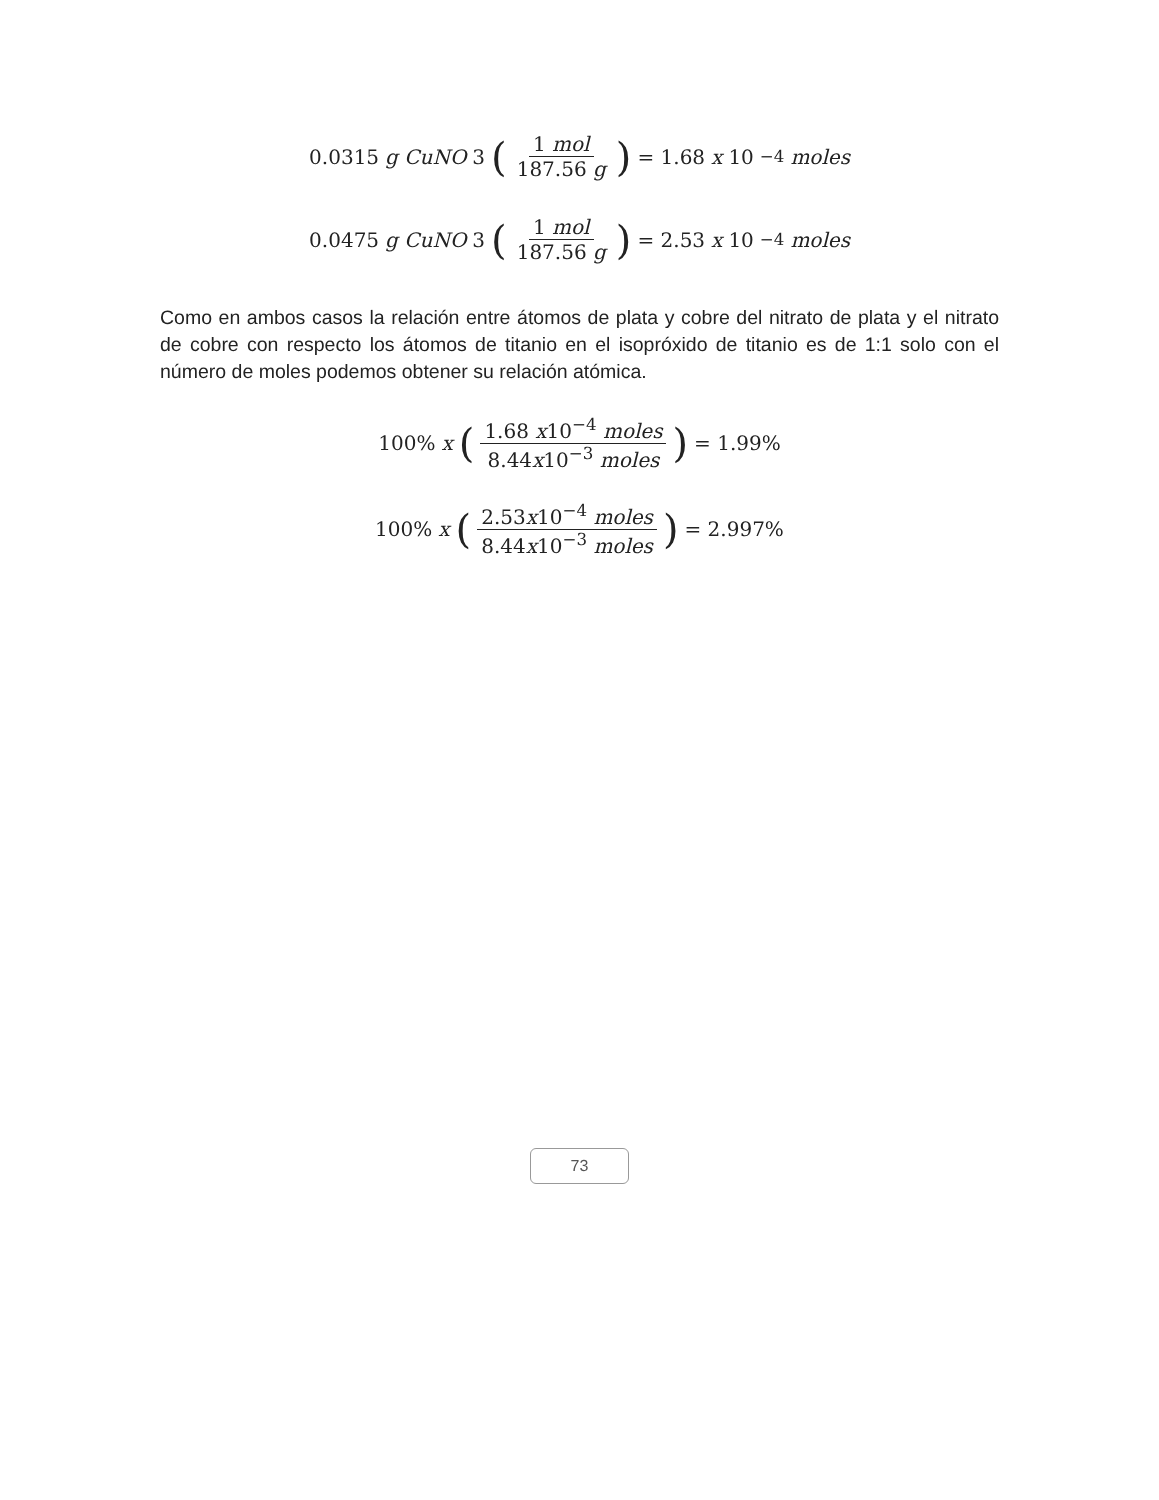0.0315 g CuNO 3 (1 mol 187.56 g) = 1.68 x 10<sup>−4</sup> moles
0.0475 g CuNO 3 (1 mol 187.56 g) = 2.53 x 10<sup>−4</sup> moles
Como en ambos casos la relación entre átomos de plata y cobre del nitrato de plata y el nitrato de cobre con respecto los átomos de titanio en el isopróxido de titanio es de 1:1 solo con el número de moles podemos obtener su relación atómica.
100% x (1.68 x10<sup>−4</sup> moles 8.44x10<sup>−3</sup> moles) = 1.99%
100% x (2.53x10<sup>−4</sup> moles 8.44x10<sup>−3</sup> moles) = 2.997%
73